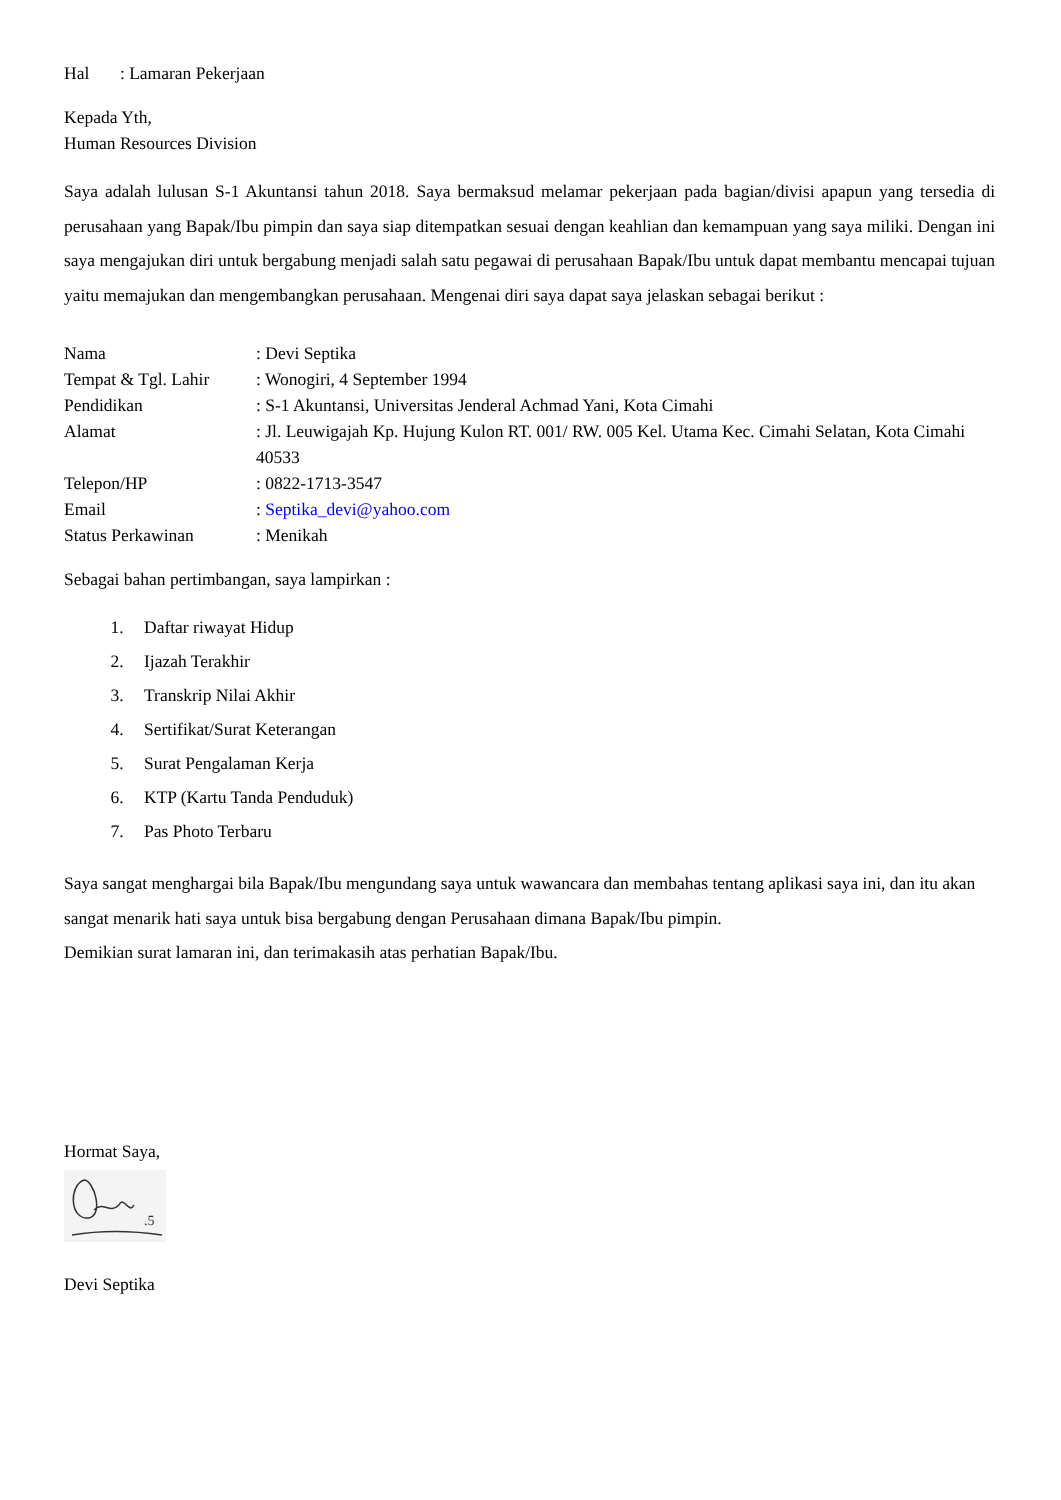Hal : Lamaran Pekerjaan
Kepada Yth,
Human Resources Division
Saya adalah lulusan S-1 Akuntansi tahun 2018. Saya bermaksud melamar pekerjaan pada bagian/divisi apapun yang tersedia di perusahaan yang Bapak/Ibu pimpin dan saya siap ditempatkan sesuai dengan keahlian dan kemampuan yang saya miliki. Dengan ini saya mengajukan diri untuk bergabung menjadi salah satu pegawai di perusahaan Bapak/Ibu untuk dapat membantu mencapai tujuan yaitu memajukan dan mengembangkan perusahaan. Mengenai diri saya dapat saya jelaskan sebagai berikut :
| Nama | : Devi Septika |
| Tempat & Tgl. Lahir | : Wonogiri, 4 September 1994 |
| Pendidikan | : S-1 Akuntansi, Universitas Jenderal Achmad Yani, Kota Cimahi |
| Alamat | : Jl. Leuwigajah Kp. Hujung Kulon RT. 001/ RW. 005 Kel. Utama Kec. Cimahi Selatan, Kota Cimahi 40533 |
| Telepon/HP | : 0822-1713-3547 |
| Email | : Septika_devi@yahoo.com |
| Status Perkawinan | : Menikah |
Sebagai bahan pertimbangan, saya lampirkan :
1. Daftar riwayat Hidup
2. Ijazah Terakhir
3. Transkrip Nilai Akhir
4. Sertifikat/Surat Keterangan
5. Surat Pengalaman Kerja
6. KTP (Kartu Tanda Penduduk)
7. Pas Photo Terbaru
Saya sangat menghargai bila Bapak/Ibu mengundang saya untuk wawancara dan membahas tentang aplikasi saya ini, dan itu akan sangat menarik hati saya untuk bisa bergabung dengan Perusahaan dimana Bapak/Ibu pimpin.
Demikian surat lamaran ini, dan terimakasih atas perhatian Bapak/Ibu.
Hormat Saya,
.5
Devi Septika